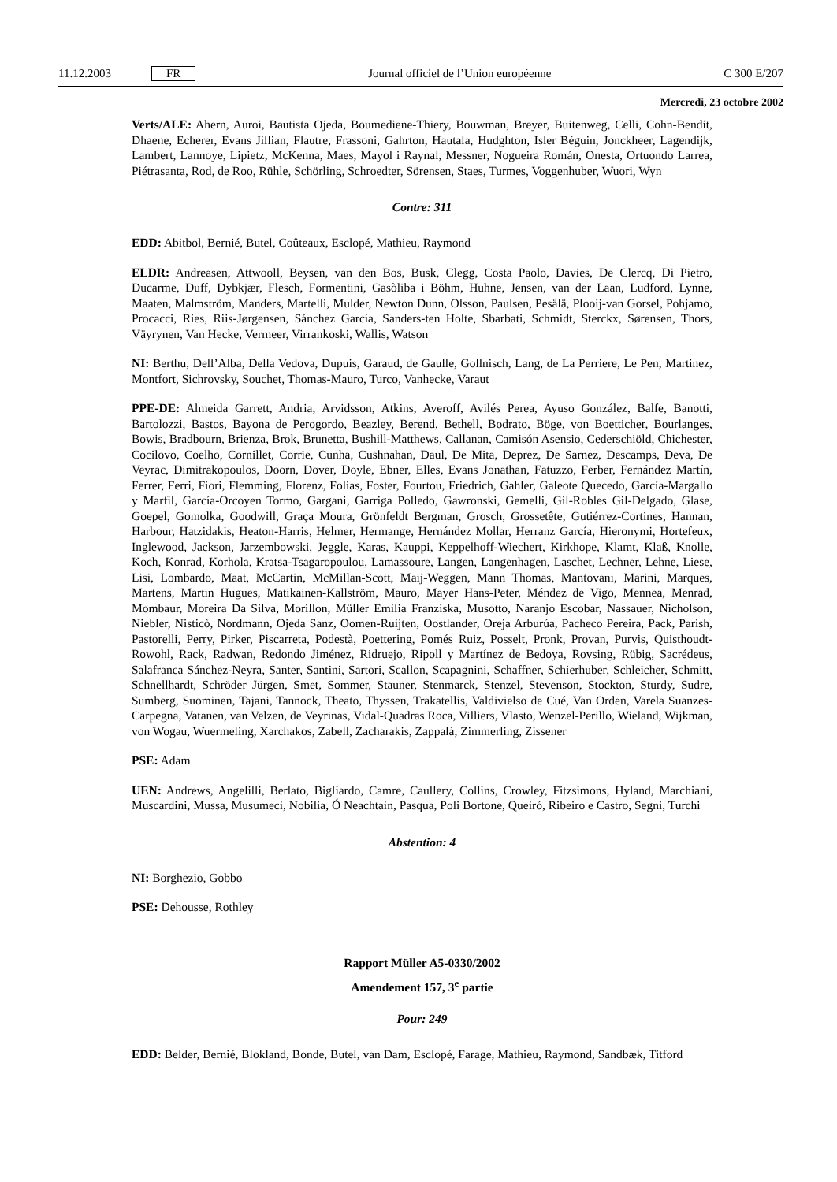11.12.2003 FR Journal officiel de l’Union européenne C 300 E/207
Mercredi, 23 octobre 2002
Verts/ALE: Ahern, Auroi, Bautista Ojeda, Boumediene-Thiery, Bouwman, Breyer, Buitenweg, Celli, Cohn-Bendit, Dhaene, Echerer, Evans Jillian, Flautre, Frassoni, Gahrton, Hautala, Hudghton, Isler Béguin, Jonckheer, Lagendijk, Lambert, Lannoye, Lipietz, McKenna, Maes, Mayol i Raynal, Messner, Nogueira Román, Onesta, Ortuondo Larrea, Piétrasanta, Rod, de Roo, Rühle, Schörling, Schroedter, Sörensen, Staes, Turmes, Voggenhuber, Wuori, Wyn
Contre: 311
EDD: Abitbol, Bernié, Butel, Coûteaux, Esclopé, Mathieu, Raymond
ELDR: Andreasen, Attwooll, Beysen, van den Bos, Busk, Clegg, Costa Paolo, Davies, De Clercq, Di Pietro, Ducarme, Duff, Dybkjær, Flesch, Formentini, Gasòliba i Böhm, Huhne, Jensen, van der Laan, Ludford, Lynne, Maaten, Malmström, Manders, Martelli, Mulder, Newton Dunn, Olsson, Paulsen, Pesälä, Plooij-van Gorsel, Pohjamo, Procacci, Ries, Riis-Jørgensen, Sánchez García, Sanders-ten Holte, Sbarbati, Schmidt, Sterckx, Sørensen, Thors, Väyrynen, Van Hecke, Vermeer, Virrankoski, Wallis, Watson
NI: Berthu, Dell’Alba, Della Vedova, Dupuis, Garaud, de Gaulle, Gollnisch, Lang, de La Perriere, Le Pen, Martinez, Montfort, Sichrovsky, Souchet, Thomas-Mauro, Turco, Vanhecke, Varaut
PPE-DE: Almeida Garrett, Andria, Arvidsson, Atkins, Averoff, Avilés Perea, Ayuso González, Balfe, Banotti, Bartolozzi, Bastos, Bayona de Perogordo, Beazley, Berend, Bethell, Bodrato, Böge, von Boetticher, Bourlanges, Bowis, Bradbourn, Brienza, Brok, Brunetta, Bushill-Matthews, Callanan, Camisón Asensio, Cederschiöld, Chichester, Cocilovo, Coelho, Cornillet, Corrie, Cunha, Cushnahan, Daul, De Mita, Deprez, De Sarnez, Descamps, Deva, De Veyrac, Dimitrakopoulos, Doorn, Dover, Doyle, Ebner, Elles, Evans Jonathan, Fatuzzo, Ferber, Fernández Martín, Ferrer, Ferri, Fiori, Flemming, Florenz, Folias, Foster, Fourtou, Friedrich, Gahler, Galeote Quecedo, García-Margallo y Marfil, García-Orcoyen Tormo, Gargani, Garriga Polledo, Gawronski, Gemelli, Gil-Robles Gil-Delgado, Glase, Goepel, Gomolka, Goodwill, Graça Moura, Grönfeldt Bergman, Grosch, Grossetête, Gutiérrez-Cortines, Hannan, Harbour, Hatzidakis, Heaton-Harris, Helmer, Hermange, Hernández Mollar, Herranz García, Hieronymi, Hortefeux, Inglewood, Jackson, Jarzembowski, Jeggle, Karas, Kauppi, Keppelhoff-Wiechert, Kirkhope, Klamt, Klaß, Knolle, Koch, Konrad, Korhola, Kratsa-Tsagaropoulou, Lamassoure, Langen, Langenhagen, Laschet, Lechner, Lehne, Liese, Lisi, Lombardo, Maat, McCartin, McMillan-Scott, Maij-Weggen, Mann Thomas, Mantovani, Marini, Marques, Martens, Martin Hugues, Matikainen-Kallström, Mauro, Mayer Hans-Peter, Méndez de Vigo, Mennea, Menrad, Mombaur, Moreira Da Silva, Morillon, Müller Emilia Franziska, Musotto, Naranjo Escobar, Nassauer, Nicholson, Niebler, Nisticò, Nordmann, Ojeda Sanz, Oomen-Ruijten, Oostlander, Oreja Arburúa, Pacheco Pereira, Pack, Parish, Pastorelli, Perry, Pirker, Piscarreta, Podestà, Poettering, Pomés Ruiz, Posselt, Pronk, Provan, Purvis, Quisthoudt-Rowohl, Rack, Radwan, Redondo Jiménez, Ridruejo, Ripoll y Martínez de Bedoya, Rovsing, Rübig, Sacrédeus, Salafranca Sánchez-Neyra, Santer, Santini, Sartori, Scallon, Scapagnini, Schaffner, Schierhuber, Schleicher, Schmitt, Schnellhardt, Schröder Jürgen, Smet, Sommer, Stauner, Stenmarck, Stenzel, Stevenson, Stockton, Sturdy, Sudre, Sumberg, Suominen, Tajani, Tannock, Theato, Thyssen, Trakatellis, Valdivielso de Cué, Van Orden, Varela Suanzes-Carpegna, Vatanen, van Velzen, de Veyrinas, Vidal-Quadras Roca, Villiers, Vlasto, Wenzel-Perillo, Wieland, Wijkman, von Wogau, Wuermeling, Xarchakos, Zabell, Zacharakis, Zappalà, Zimmerling, Zissener
PSE: Adam
UEN: Andrews, Angelilli, Berlato, Bigliardo, Camre, Caullery, Collins, Crowley, Fitzsimons, Hyland, Marchiani, Muscardini, Mussa, Musumeci, Nobilia, Ó Neachtain, Pasqua, Poli Bortone, Queiró, Ribeiro e Castro, Segni, Turchi
Abstention: 4
NI: Borghezio, Gobbo
PSE: Dehousse, Rothley
Rapport Müller A5-0330/2002
Amendement 157, 3<sup>e</sup> partie
Pour: 249
EDD: Belder, Bernié, Blokland, Bonde, Butel, van Dam, Esclopé, Farage, Mathieu, Raymond, Sandbæk, Titford